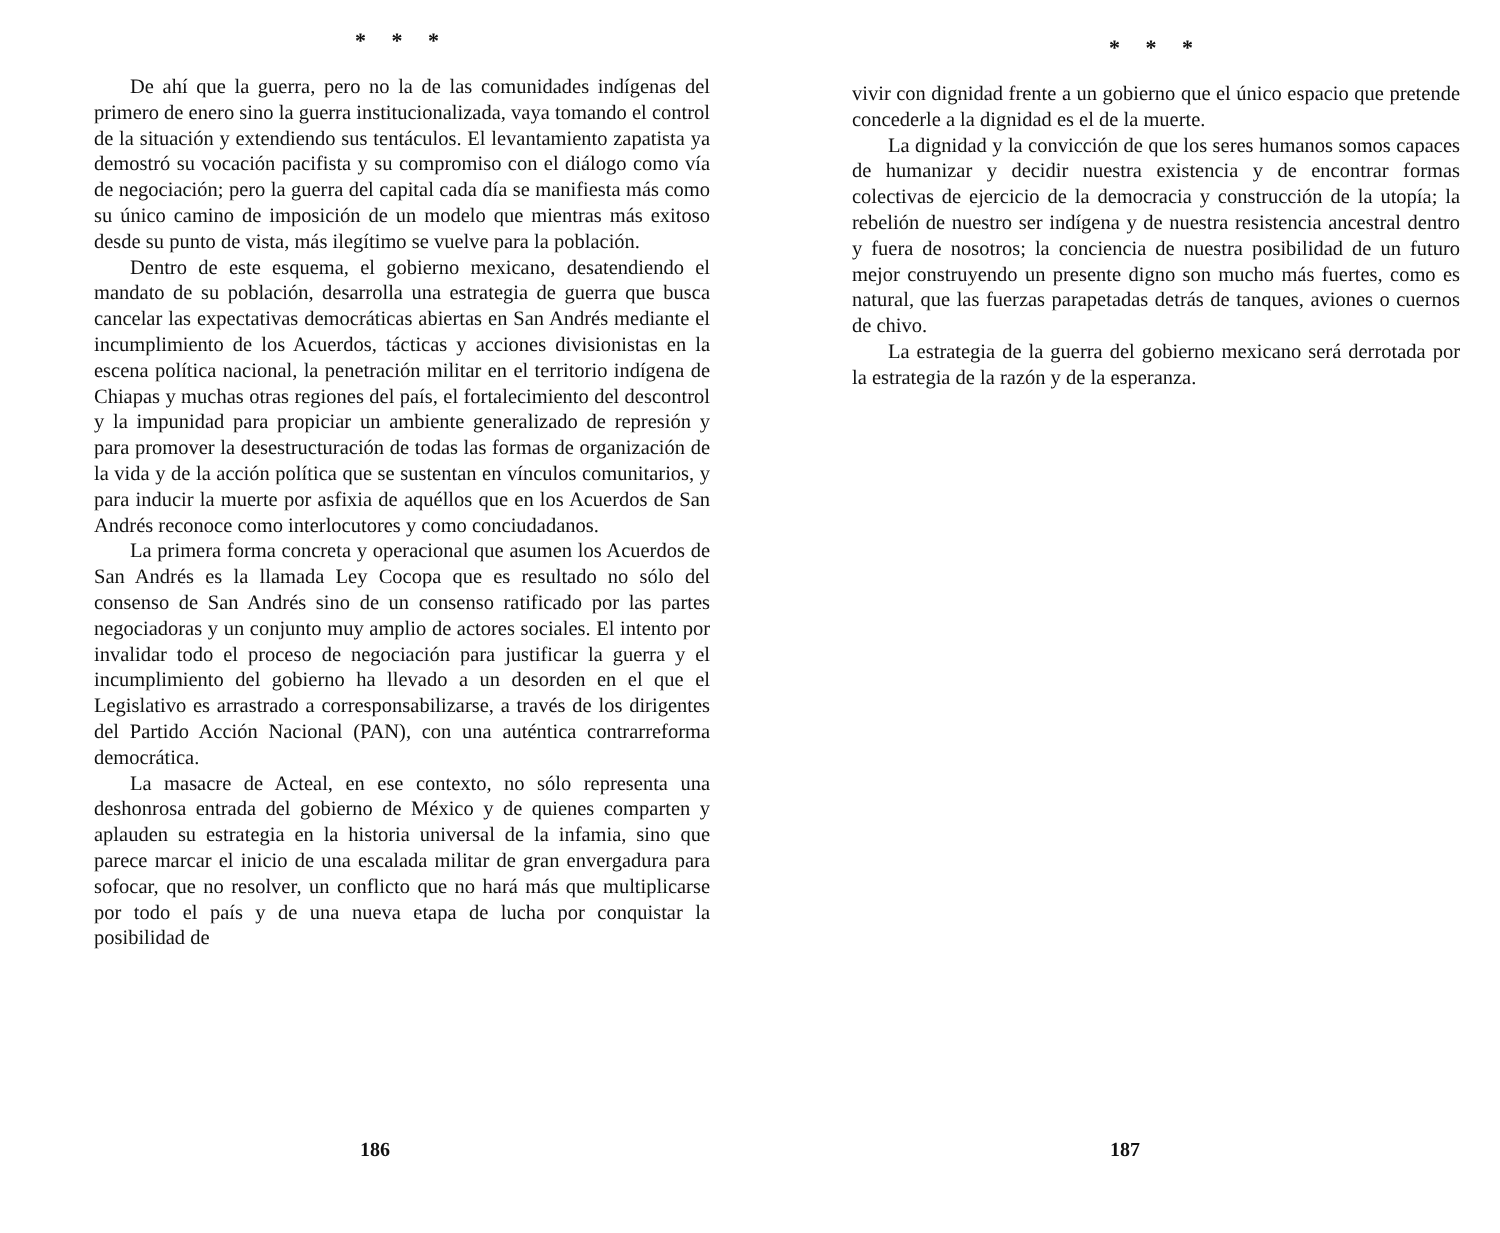* * *
De ahí que la guerra, pero no la de las comunidades indígenas del primero de enero sino la guerra institucionalizada, vaya tomando el control de la situación y extendiendo sus tentáculos. El levantamiento zapatista ya demostró su vocación pacifista y su compromiso con el diálogo como vía de negociación; pero la guerra del capital cada día se manifiesta más como su único camino de imposición de un modelo que mientras más exitoso desde su punto de vista, más ilegítimo se vuelve para la población.
Dentro de este esquema, el gobierno mexicano, desatendiendo el mandato de su población, desarrolla una estrategia de guerra que busca cancelar las expectativas democráticas abiertas en San Andrés mediante el incumplimiento de los Acuerdos, tácticas y acciones divisionistas en la escena política nacional, la penetración militar en el territorio indígena de Chiapas y muchas otras regiones del país, el fortalecimiento del descontrol y la impunidad para propiciar un ambiente generalizado de represión y para promover la desestructuración de todas las formas de organización de la vida y de la acción política que se sustentan en vínculos comunitarios, y para inducir la muerte por asfixia de aquéllos que en los Acuerdos de San Andrés reconoce como interlocutores y como conciudadanos.
La primera forma concreta y operacional que asumen los Acuerdos de San Andrés es la llamada Ley Cocopa que es resultado no sólo del consenso de San Andrés sino de un consenso ratificado por las partes negociadoras y un conjunto muy amplio de actores sociales. El intento por invalidar todo el proceso de negociación para justificar la guerra y el incumplimiento del gobierno ha llevado a un desorden en el que el Legislativo es arrastrado a corresponsabilizarse, a través de los dirigentes del Partido Acción Nacional (PAN), con una auténtica contrarreforma democrática.
La masacre de Acteal, en ese contexto, no sólo representa una deshonrosa entrada del gobierno de México y de quienes comparten y aplauden su estrategia en la historia universal de la infamia, sino que parece marcar el inicio de una escalada militar de gran envergadura para sofocar, que no resolver, un conflicto que no hará más que multiplicarse por todo el país y de una nueva etapa de lucha por conquistar la posibilidad de
186
* * *
vivir con dignidad frente a un gobierno que el único espacio que pretende concederle a la dignidad es el de la muerte.
La dignidad y la convicción de que los seres humanos somos capaces de humanizar y decidir nuestra existencia y de encontrar formas colectivas de ejercicio de la democracia y construcción de la utopía; la rebelión de nuestro ser indígena y de nuestra resistencia ancestral dentro y fuera de nosotros; la conciencia de nuestra posibilidad de un futuro mejor construyendo un presente digno son mucho más fuertes, como es natural, que las fuerzas parapetadas detrás de tanques, aviones o cuernos de chivo.
La estrategia de la guerra del gobierno mexicano será derrotada por la estrategia de la razón y de la esperanza.
187